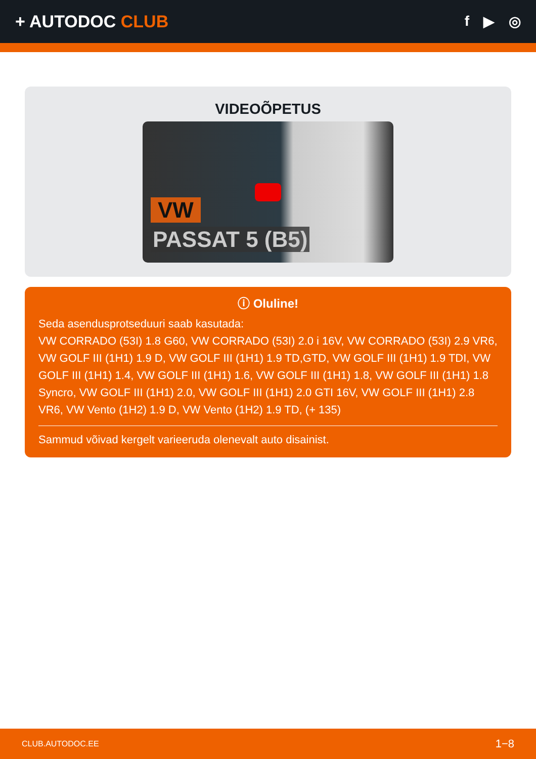+ AUTODOC CLUB
f ▶ ◎
VIDEOÕPETUS
VW
PASSAT 5 (B5)
ⓘ Oluline!
Seda asendusprotseduuri saab kasutada:
VW CORRADO (53I) 1.8 G60, VW CORRADO (53I) 2.0 i 16V, VW CORRADO (53I) 2.9 VR6, VW GOLF III (1H1) 1.9 D, VW GOLF III (1H1) 1.9 TD,GTD, VW GOLF III (1H1) 1.9 TDI, VW GOLF III (1H1) 1.4, VW GOLF III (1H1) 1.6, VW GOLF III (1H1) 1.8, VW GOLF III (1H1) 1.8 Syncro, VW GOLF III (1H1) 2.0, VW GOLF III (1H1) 2.0 GTI 16V, VW GOLF III (1H1) 2.8 VR6, VW Vento (1H2) 1.9 D, VW Vento (1H2) 1.9 TD, (+ 135)
Sammud võivad kergelt varieeruda olenevalt auto disainist.
CLUB.AUTODOC.EE 1−8